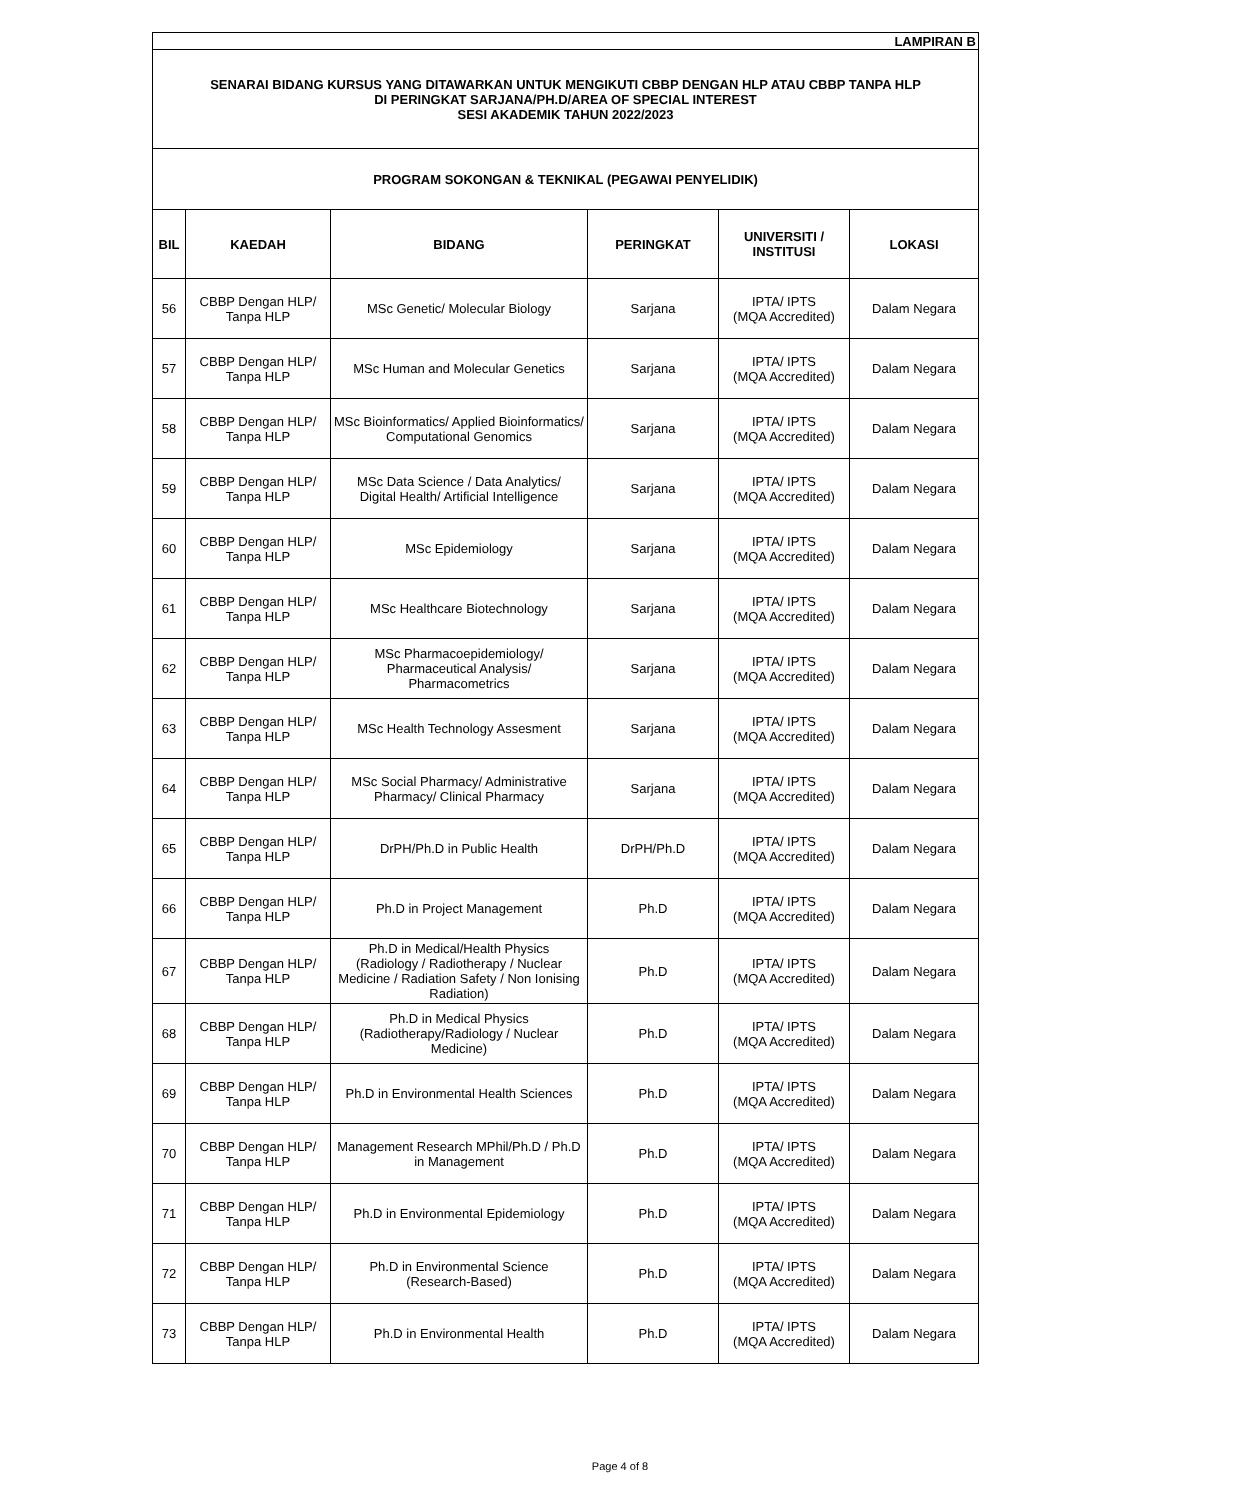| LAMPIRAN B | | | | | |
| SENARAI BIDANG KURSUS YANG DITAWARKAN UNTUK MENGIKUTI CBBP DENGAN HLP ATAU CBBP TANPA HLP DI PERINGKAT SARJANA/PH.D/AREA OF SPECIAL INTEREST SESI AKADEMIK TAHUN 2022/2023 | | | | | |
| PROGRAM SOKONGAN & TEKNIKAL (PEGAWAI PENYELIDIK) | | | | | |
| BIL | KAEDAH | BIDANG | PERINGKAT | UNIVERSITI / INSTITUSI | LOKASI |
| 56 | CBBP Dengan HLP/ Tanpa HLP | MSc Genetic/ Molecular Biology | Sarjana | IPTA/ IPTS (MQA Accredited) | Dalam Negara |
| 57 | CBBP Dengan HLP/ Tanpa HLP | MSc Human and Molecular Genetics | Sarjana | IPTA/ IPTS (MQA Accredited) | Dalam Negara |
| 58 | CBBP Dengan HLP/ Tanpa HLP | MSc Bioinformatics/ Applied Bioinformatics/ Computational Genomics | Sarjana | IPTA/ IPTS (MQA Accredited) | Dalam Negara |
| 59 | CBBP Dengan HLP/ Tanpa HLP | MSc Data Science / Data Analytics/ Digital Health/ Artificial Intelligence | Sarjana | IPTA/ IPTS (MQA Accredited) | Dalam Negara |
| 60 | CBBP Dengan HLP/ Tanpa HLP | MSc Epidemiology | Sarjana | IPTA/ IPTS (MQA Accredited) | Dalam Negara |
| 61 | CBBP Dengan HLP/ Tanpa HLP | MSc Healthcare Biotechnology | Sarjana | IPTA/ IPTS (MQA Accredited) | Dalam Negara |
| 62 | CBBP Dengan HLP/ Tanpa HLP | MSc Pharmacoepidemiology/ Pharmaceutical Analysis/ Pharmacometrics | Sarjana | IPTA/ IPTS (MQA Accredited) | Dalam Negara |
| 63 | CBBP Dengan HLP/ Tanpa HLP | MSc Health Technology Assesment | Sarjana | IPTA/ IPTS (MQA Accredited) | Dalam Negara |
| 64 | CBBP Dengan HLP/ Tanpa HLP | MSc Social Pharmacy/ Administrative Pharmacy/ Clinical Pharmacy | Sarjana | IPTA/ IPTS (MQA Accredited) | Dalam Negara |
| 65 | CBBP Dengan HLP/ Tanpa HLP | DrPH/Ph.D in Public Health | DrPH/Ph.D | IPTA/ IPTS (MQA Accredited) | Dalam Negara |
| 66 | CBBP Dengan HLP/ Tanpa HLP | Ph.D in Project Management | Ph.D | IPTA/ IPTS (MQA Accredited) | Dalam Negara |
| 67 | CBBP Dengan HLP/ Tanpa HLP | Ph.D in Medical/Health Physics (Radiology / Radiotherapy / Nuclear Medicine / Radiation Safety / Non Ionising Radiation) | Ph.D | IPTA/ IPTS (MQA Accredited) | Dalam Negara |
| 68 | CBBP Dengan HLP/ Tanpa HLP | Ph.D in Medical Physics (Radiotherapy/Radiology / Nuclear Medicine) | Ph.D | IPTA/ IPTS (MQA Accredited) | Dalam Negara |
| 69 | CBBP Dengan HLP/ Tanpa HLP | Ph.D in Environmental Health Sciences | Ph.D | IPTA/ IPTS (MQA Accredited) | Dalam Negara |
| 70 | CBBP Dengan HLP/ Tanpa HLP | Management Research MPhil/Ph.D / Ph.D in Management | Ph.D | IPTA/ IPTS (MQA Accredited) | Dalam Negara |
| 71 | CBBP Dengan HLP/ Tanpa HLP | Ph.D in Environmental Epidemiology | Ph.D | IPTA/ IPTS (MQA Accredited) | Dalam Negara |
| 72 | CBBP Dengan HLP/ Tanpa HLP | Ph.D in Environmental Science (Research-Based) | Ph.D | IPTA/ IPTS (MQA Accredited) | Dalam Negara |
| 73 | CBBP Dengan HLP/ Tanpa HLP | Ph.D in Environmental Health | Ph.D | IPTA/ IPTS (MQA Accredited) | Dalam Negara |
Page 4 of 8